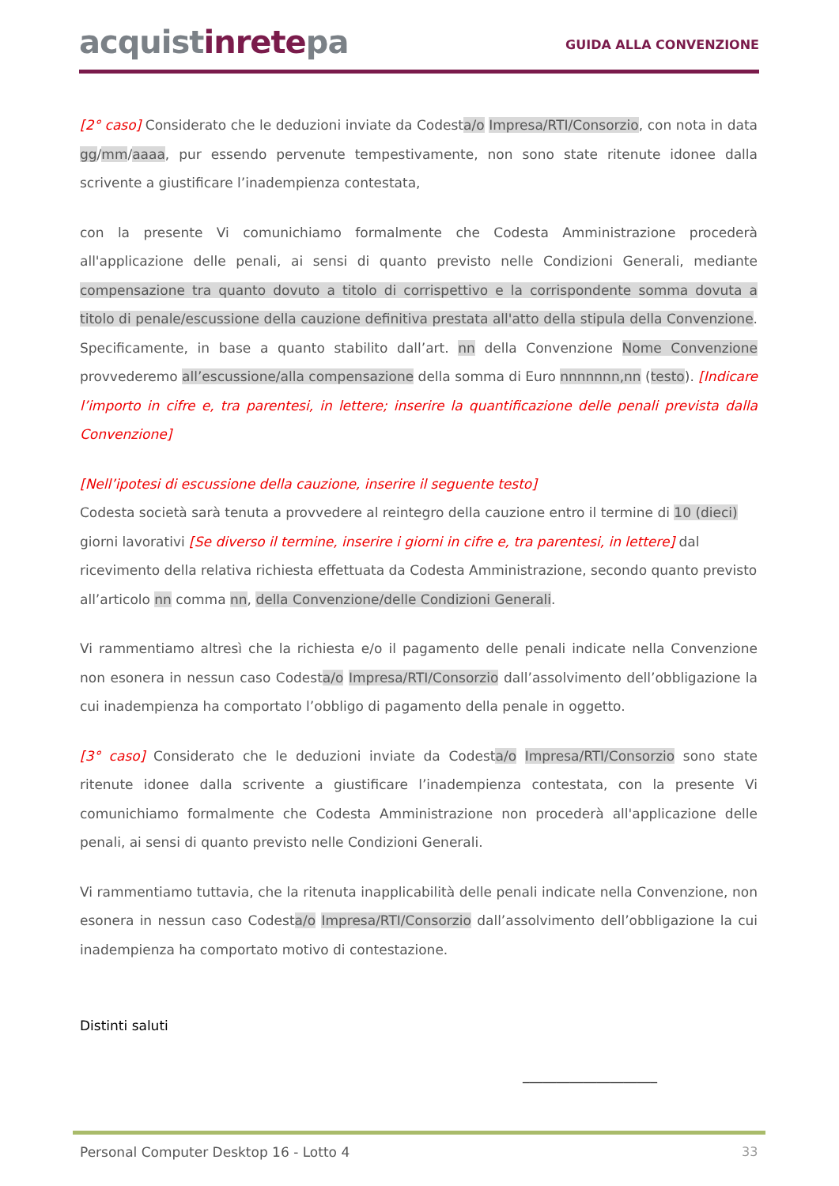acquistinretepa
GUIDA ALLA CONVENZIONE
[2° caso] Considerato che le deduzioni inviate da Codesta/o Impresa/RTI/Consorzio, con nota in data gg/mm/aaaa, pur essendo pervenute tempestivamente, non sono state ritenute idonee dalla scrivente a giustificare l’inadempienza contestata,
con la presente Vi comunichiamo formalmente che Codesta Amministrazione procederà all'applicazione delle penali, ai sensi di quanto previsto nelle Condizioni Generali, mediante compensazione tra quanto dovuto a titolo di corrispettivo e la corrispondente somma dovuta a titolo di penale/escussione della cauzione definitiva prestata all'atto della stipula della Convenzione. Specificamente, in base a quanto stabilito dall’art. nn della Convenzione Nome Convenzione provvederemo all’escussione/alla compensazione della somma di Euro nnnnnnn,nn (testo). [Indicare l’importo in cifre e, tra parentesi, in lettere; inserire la quantificazione delle penali prevista dalla Convenzione]
[Nell’ipotesi di escussione della cauzione, inserire il seguente testo]
Codesta società sarà tenuta a provvedere al reintegro della cauzione entro il termine di 10 (dieci) giorni lavorativi [Se diverso il termine, inserire i giorni in cifre e, tra parentesi, in lettere] dal ricevimento della relativa richiesta effettuata da Codesta Amministrazione, secondo quanto previsto all’articolo nn comma nn, della Convenzione/delle Condizioni Generali.
Vi rammentiamo altresì che la richiesta e/o il pagamento delle penali indicate nella Convenzione non esonera in nessun caso Codesta/o Impresa/RTI/Consorzio dall’assolvimento dell’obbligazione la cui inadempienza ha comportato l’obbligo di pagamento della penale in oggetto.
[3° caso] Considerato che le deduzioni inviate da Codesta/o Impresa/RTI/Consorzio sono state ritenute idonee dalla scrivente a giustificare l’inadempienza contestata, con la presente Vi comunichiamo formalmente che Codesta Amministrazione non procederà all'applicazione delle penali, ai sensi di quanto previsto nelle Condizioni Generali.
Vi rammentiamo tuttavia, che la ritenuta inapplicabilità delle penali indicate nella Convenzione, non esonera in nessun caso Codesta/o Impresa/RTI/Consorzio dall’assolvimento dell’obbligazione la cui inadempienza ha comportato motivo di contestazione.
Distinti saluti
____________________
Personal Computer Desktop 16 - Lotto 4
33